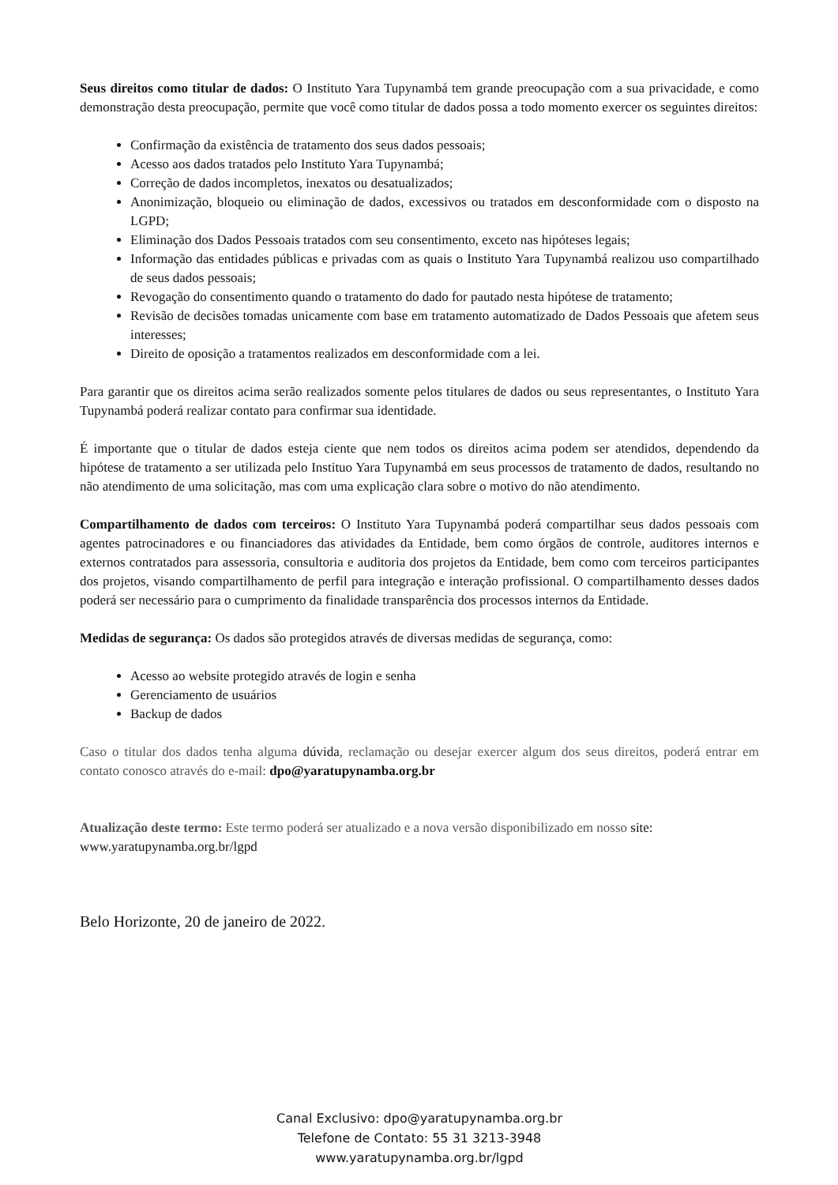Seus direitos como titular de dados: O Instituto Yara Tupynambá tem grande preocupação com a sua privacidade, e como demonstração desta preocupação, permite que você como titular de dados possa a todo momento exercer os seguintes direitos:
Confirmação da existência de tratamento dos seus dados pessoais;
Acesso aos dados tratados pelo Instituto Yara Tupynambá;
Correção de dados incompletos, inexatos ou desatualizados;
Anonimização, bloqueio ou eliminação de dados, excessivos ou tratados em desconformidade com o disposto na LGPD;
Eliminação dos Dados Pessoais tratados com seu consentimento, exceto nas hipóteses legais;
Informação das entidades públicas e privadas com as quais o Instituto Yara Tupynambá realizou uso compartilhado de seus dados pessoais;
Revogação do consentimento quando o tratamento do dado for pautado nesta hipótese de tratamento;
Revisão de decisões tomadas unicamente com base em tratamento automatizado de Dados Pessoais que afetem seus interesses;
Direito de oposição a tratamentos realizados em desconformidade com a lei.
Para garantir que os direitos acima serão realizados somente pelos titulares de dados ou seus representantes, o Instituto Yara Tupynambá poderá realizar contato para confirmar sua identidade.
É importante que o titular de dados esteja ciente que nem todos os direitos acima podem ser atendidos, dependendo da hipótese de tratamento a ser utilizada pelo Instituo Yara Tupynambá em seus processos de tratamento de dados, resultando no não atendimento de uma solicitação, mas com uma explicação clara sobre o motivo do não atendimento.
Compartilhamento de dados com terceiros: O Instituto Yara Tupynambá poderá compartilhar seus dados pessoais com agentes patrocinadores e ou financiadores das atividades da Entidade, bem como órgãos de controle, auditores internos e externos contratados para assessoria, consultoria e auditoria dos projetos da Entidade, bem como com terceiros participantes dos projetos, visando compartilhamento de perfil para integração e interação profissional. O compartilhamento desses dados poderá ser necessário para o cumprimento da finalidade transparência dos processos internos da Entidade.
Medidas de segurança: Os dados são protegidos através de diversas medidas de segurança, como:
Acesso ao website protegido através de login e senha
Gerenciamento de usuários
Backup de dados
Caso o titular dos dados tenha alguma dúvida, reclamação ou desejar exercer algum dos seus direitos, poderá entrar em contato conosco através do e-mail: dpo@yaratupynamba.org.br
Atualização deste termo: Este termo poderá ser atualizado e a nova versão disponibilizado em nosso site:
www.yaratupynamba.org.br/lgpd
Belo Horizonte, 20 de janeiro de 2022.
Canal Exclusivo: dpo@yaratupynamba.org.br
Telefone de Contato: 55 31 3213-3948
www.yaratupynamba.org.br/lgpd